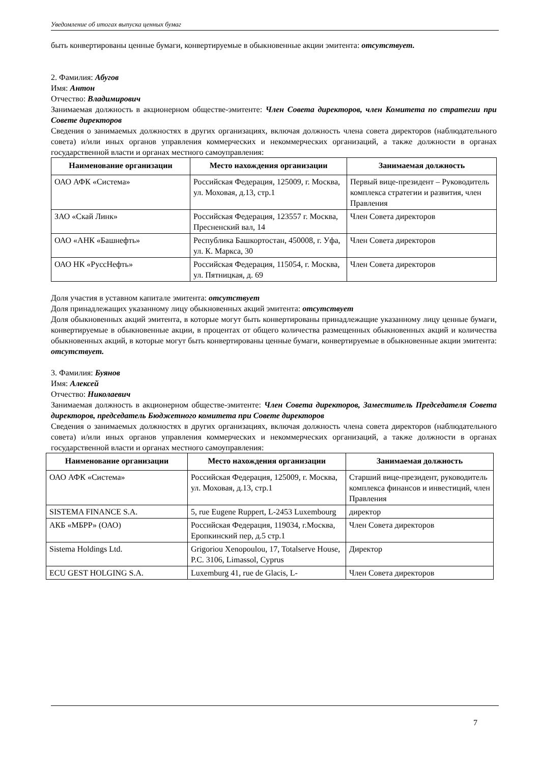Уведомление об итогах выпуска ценных бумаг
быть конвертированы ценные бумаги, конвертируемые в обыкновенные акции эмитента: отсутствует.
2. Фамилия: Абугов
Имя: Антон
Отчество: Владимирович
Занимаемая должность в акционерном обществе-эмитенте: Член Совета директоров, член Комитета по стратегии при Совете директоров
Сведения о занимаемых должностях в других организациях, включая должность члена совета директоров (наблюдательного совета) и/или иных органов управления коммерческих и некоммерческих организаций, а также должности в органах государственной власти и органах местного самоуправления:
| Наименование организации | Место нахождения организации | Занимаемая должность |
| --- | --- | --- |
| ОАО АФК «Система» | Российская Федерация, 125009, г. Москва, ул. Моховая, д.13, стр.1 | Первый вице-президент – Руководитель комплекса стратегии и развития, член Правления |
| ЗАО «Скай Линк» | Российская Федерация, 123557 г. Москва, Пресненский вал, 14 | Член Совета директоров |
| ОАО «АНК «Башнефть» | Республика Башкортостан, 450008, г. Уфа, ул. К. Маркса, 30 | Член Совета директоров |
| ОАО НК «РуссНефть» | Российская Федерация, 115054, г. Москва, ул. Пятницкая, д. 69 | Член Совета директоров |
Доля участия в уставном капитале эмитента: отсутствует
Доля принадлежащих указанному лицу обыкновенных акций эмитента: отсутствует
Доля обыкновенных акций эмитента, в которые могут быть конвертированы принадлежащие указанному лицу ценные бумаги, конвертируемые в обыкновенные акции, в процентах от общего количества размещенных обыкновенных акций и количества обыкновенных акций, в которые могут быть конвертированы ценные бумаги, конвертируемые в обыкновенные акции эмитента: отсутствует.
3. Фамилия: Буянов
Имя: Алексей
Отчество: Николаевич
Занимаемая должность в акционерном обществе-эмитенте: Член Совета директоров, Заместитель Председателя Совета директоров, председатель Бюджетного комитета при Совете директоров
Сведения о занимаемых должностях в других организациях, включая должность члена совета директоров (наблюдательного совета) и/или иных органов управления коммерческих и некоммерческих организаций, а также должности в органах государственной власти и органах местного самоуправления:
| Наименование организации | Место нахождения организации | Занимаемая должность |
| --- | --- | --- |
| ОАО АФК «Система» | Российская Федерация, 125009, г. Москва, ул. Моховая, д.13, стр.1 | Старший вице-президент, руководитель комплекса финансов и инвестиций, член Правления |
| SISTEMA FINANCE S.A. | 5, rue Eugene Ruppert, L-2453 Luxembourg | директор |
| АКБ «МБРР» (ОАО) | Российская Федерация, 119034, г.Москва, Еропкинский пер, д.5 стр.1 | Член Совета директоров |
| Sistema Holdings Ltd. | Grigoriou Xenopoulou, 17, Totalserve House, P.C. 3106, Limassol, Cyprus | Директор |
| ECU GEST HOLGING S.A. | Luxemburg 41, rue de Glacis, L- | Член Совета директоров |
7